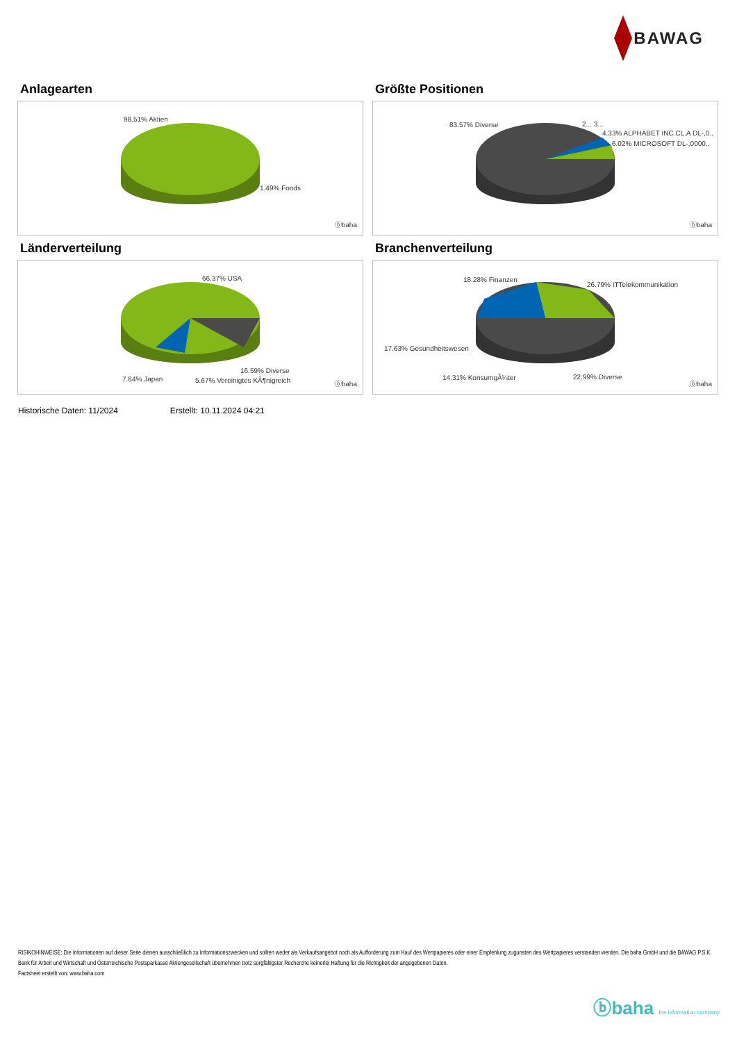BAWAG
Anlagearten
98.51% Aktien
1.49% Fonds
ⓑbaha
Größte Positionen
83.57% Diverse 2... 3...
4.33% ALPHABET INC.CL.A DL-,0..
6.02% MICROSOFT DL-,0000..
ⓑbaha
Länderverteilung
66.37% USA
16.59% Diverse
7.84% Japan 5.67% Vereinigtes KÃ¶nigreich ⓑbaha
Branchenverteilung
18.28% Finanzen
26.79% ITTelekommunikation
17.63% Gesundheitswesen
14.31% KonsumgÃ¼ter 22.99% Diverse
ⓑbaha
Historische Daten: 11/2024 Erstellt: 10.11.2024 04:21
RISIKOHINWEISE: Die Informationen auf dieser Seite dienen ausschließlich zu Informationszwecken und sollten weder als Verkaufsangebot noch als Aufforderung zum Kauf des Wertpapieres oder einer Empfehlung zugunsten des Wertpapieres verstanden werden. Die baha GmbH und die BAWAG P.S.K. Bank für Arbeit und Wirtschaft und Österreichische Postsparkasse Aktiengesellschaft übernehmen trotz sorgfältigster Recherche keinerlei Haftung für die Richtigkeit der angegebenen Daten.
Factsheet erstellt von: www.baha.com
ⓑbaha the information company